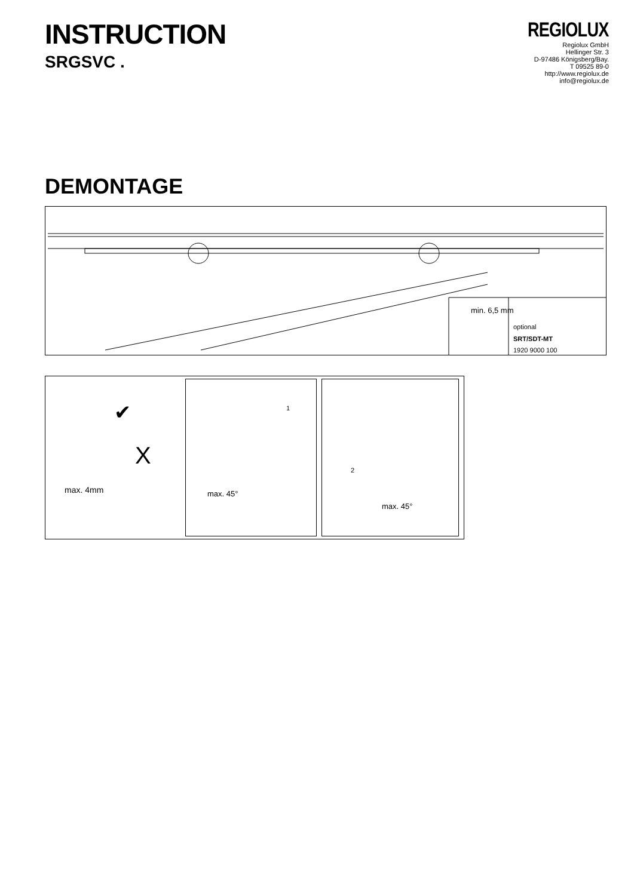INSTRUCTION
SRGSVC .
REGIOLUX
Regiolux GmbH
Hellinger Str. 3
D-97486 Königsberg/Bay.
T 09525 89-0
http://www.regiolux.de
info@regiolux.de
DEMONTAGE
min. 6,5 mm
optional
SRT/SDT-MT
1920 9000 100
max. 4mm
X
✔
1
max. 45°
2
max. 45°